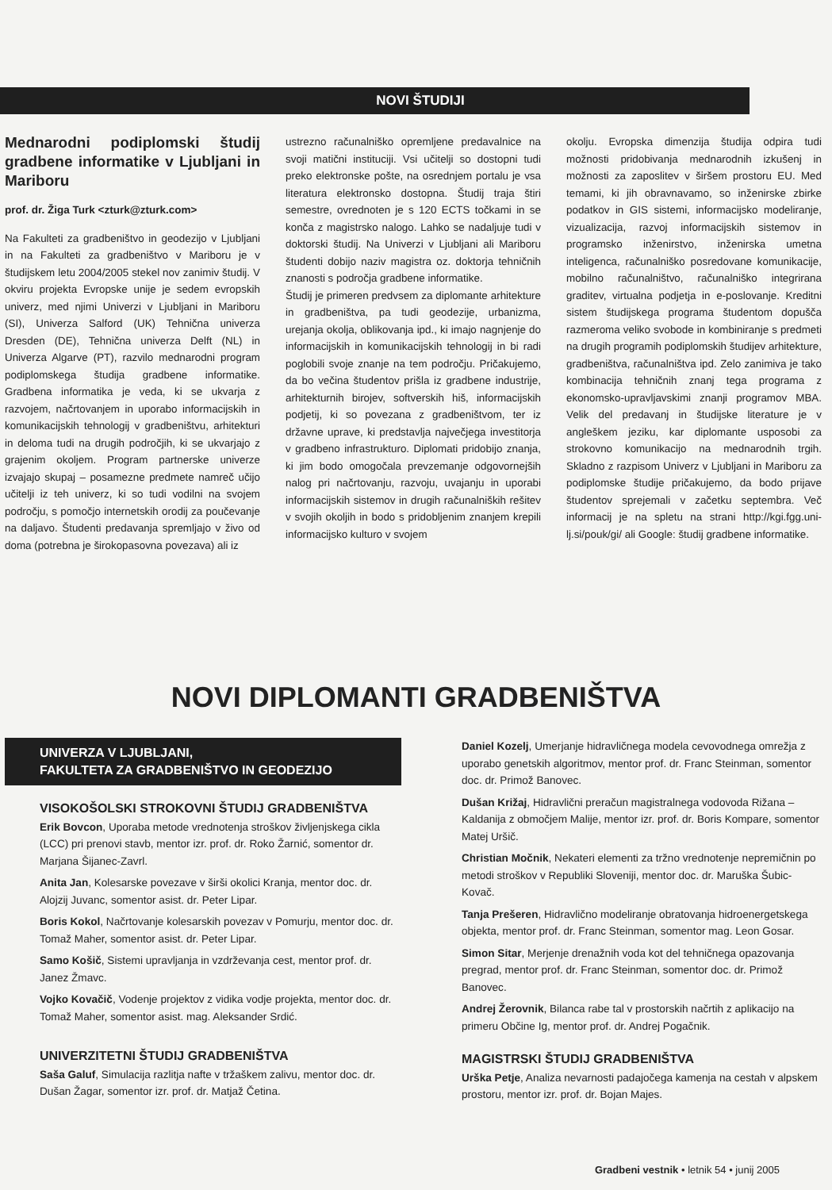NOVI ŠTUDIJI
Mednarodni podiplomski študij gradbene informatike v Ljubljani in Mariboru
prof. dr. Žiga Turk <zturk@zturk.com>
Na Fakulteti za gradbeništvo in geodezijo v Ljubljani in na Fakulteti za gradbeništvo v Mariboru je v študijskem letu 2004/2005 stekel nov zanimiv študij. V okviru projekta Evropske unije je sedem evropskih univerz, med njimi Univerzi v Ljubljani in Mariboru (SI), Univerza Salford (UK) Tehnična univerza Dresden (DE), Tehnična univerza Delft (NL) in Univerza Algarve (PT), razvilo mednarodni program podiplomskega študija gradbene informatike. Gradbena informatika je veda, ki se ukvarja z razvojem, načrtovanjem in uporabo informacijskih in komunikacijskih tehnologij v gradbeništvu, arhitekturi in deloma tudi na drugih področjih, ki se ukvarjajo z grajenim okoljem. Program partnerske univerze izvajajo skupaj – posamezne predmete namreč učijo učitelji iz teh univerz, ki so tudi vodilni na svojem področju, s pomočjo internetskih orodij za poučevanje na daljavo. Študenti predavanja spremljajo v živo od doma (potrebna je širokopasovna povezava) ali iz
ustrezno računalniško opremljene predavalnice na svoji matični instituciji. Vsi učitelji so dostopni tudi preko elektronske pošte, na osrednjem portalu je vsa literatura elektronsko dostopna. Študij traja štiri semestre, ovrednoten je s 120 ECTS točkami in se konča z magistrsko nalogo. Lahko se nadaljuje tudi v doktorski študij. Na Univerzi v Ljubljani ali Mariboru študenti dobijo naziv magistra oz. doktorja tehničnih znanosti s področja gradbene informatike.
Študij je primeren predvsem za diplomante arhitekture in gradbeništva, pa tudi geodezije, urbanizma, urejanja okolja, oblikovanja ipd., ki imajo nagnjenje do informacijskih in komunikacijskih tehnologij in bi radi poglobili svoje znanje na tem področju. Pričakujemo, da bo večina študentov prišla iz gradbene industrije, arhitekturnih birojev, softverskih hiš, informacijskih podjetij, ki so povezana z gradbeništvom, ter iz državne uprave, ki predstavlja največjega investitorja v gradbeno infrastrukturo. Diplomati pridobijo znanja, ki jim bodo omogočala prevzemanje odgovornejših nalog pri načrtovanju, razvoju, uvajanju in uporabi informacijskih sistemov in drugih računalniških rešitev v svojih okoljih in bodo s pridobljenim znanjem krepili informacijsko kulturo v svojem
okolju. Evropska dimenzija študija odpira tudi možnosti pridobivanja mednarodnih izkušenj in možnosti za zaposlitev v širšem prostoru EU. Med temami, ki jih obravnavamo, so inženirske zbirke podatkov in GIS sistemi, informacijsko modeliranje, vizualizacija, razvoj informacijskih sistemov in programsko inženirstvo, inženirska umetna inteligenca, računalniško posredovane komunikacije, mobilno računalništvo, računalniško integrirana graditev, virtualna podjetja in e-poslovanje. Kreditni sistem študijskega programa študentom dopušča razmeroma veliko svobode in kombiniranje s predmeti na drugih programih podiplomskih študijev arhitekture, gradbeništva, računalništva ipd. Zelo zanimiva je tako kombinacija tehničnih znanj tega programa z ekonomsko-upravljavskimi znanji programov MBA. Velik del predavanj in študijske literature je v angleškem jeziku, kar diplomante usposobi za strokovno komunikacijo na mednarodnih trgih. Skladno z razpisom Univerz v Ljubljani in Mariboru za podiplomske študije pričakujemo, da bodo prijave študentov sprejemali v začetku septembra. Več informacij je na spletu na strani http://kgi.fgg.uni-lj.si/pouk/gi/ ali Google: študij gradbene informatike.
NOVI DIPLOMANTI GRADBENIŠTVA
UNIVERZA V LJUBLJANI,
FAKULTETA ZA GRADBENIŠTVO IN GEODEZIJO
VISOKOŠOLSKI STROKOVNI ŠTUDIJ GRADBENIŠTVA
Erik Bovcon, Uporaba metode vrednotenja stroškov življenjskega cikla (LCC) pri prenovi stavb, mentor izr. prof. dr. Roko Žarnić, somentor dr. Marjana Šijanec-Zavrl.
Anita Jan, Kolesarske povezave v širši okolici Kranja, mentor doc. dr. Alojzij Juvanc, somentor asist. dr. Peter Lipar.
Boris Kokol, Načrtovanje kolesarskih povezav v Pomurju, mentor doc. dr. Tomaž Maher, somentor asist. dr. Peter Lipar.
Samo Košič, Sistemi upravljanja in vzdrževanja cest, mentor prof. dr. Janez Žmavc.
Vojko Kovačič, Vodenje projektov z vidika vodje projekta, mentor doc. dr. Tomaž Maher, somentor asist. mag. Aleksander Srdić.
UNIVERZITETNI ŠTUDIJ GRADBENIŠTVA
Saša Galuf, Simulacija razlitja nafte v tržaškem zalivu, mentor doc. dr. Dušan Žagar, somentor izr. prof. dr. Matjaž Četina.
Daniel Kozelj, Umerjanje hidravličnega modela cevovodnega omrežja z uporabo genetskih algoritmov, mentor prof. dr. Franc Steinman, somentor doc. dr. Primož Banovec.
Dušan Križaj, Hidravlični preračun magistralnega vodovoda Rižana – Kaldanija z območjem Malije, mentor izr. prof. dr. Boris Kompare, somentor Matej Uršič.
Christian Močnik, Nekateri elementi za tržno vrednotenje nepremičnin po metodi stroškov v Republiki Sloveniji, mentor doc. dr. Maruška Šubic-Kovač.
Tanja Prešeren, Hidravlično modeliranje obratovanja hidroenergetskega objekta, mentor prof. dr. Franc Steinman, somentor mag. Leon Gosar.
Simon Sitar, Merjenje drenažnih voda kot del tehničnega opazovanja pregrad, mentor prof. dr. Franc Steinman, somentor doc. dr. Primož Banovec.
Andrej Žerovnik, Bilanca rabe tal v prostorskih načrtih z aplikacijo na primeru Občine Ig, mentor prof. dr. Andrej Pogačnik.
MAGISTRSKI ŠTUDIJ GRADBENIŠTVA
Urška Petje, Analiza nevarnosti padajočega kamenja na cestah v alpskem prostoru, mentor izr. prof. dr. Bojan Majes.
Gradbeni vestnik • letnik 54 • junij 2005